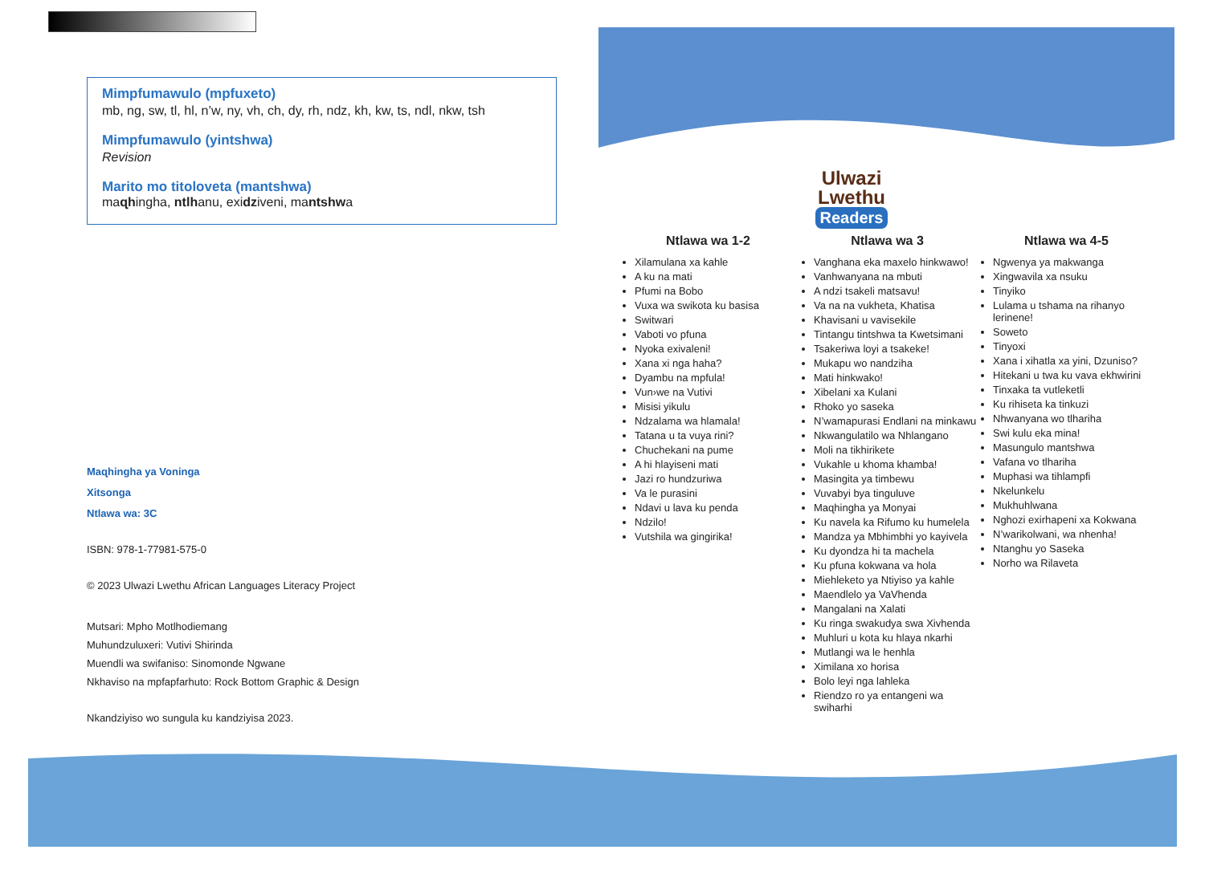Mimpfumawulo (mpfuxeto)
mb, ng, sw, tl, hl, n’w, ny, vh, ch, dy, rh, ndz, kh, kw, ts, ndl, nkw, tsh
Mimpfumawulo (yintshwa)
Revision
Marito mo titoloveta (mantshwa)
maɋhingha, ntlhanu, exidziveni, mantshwa
Maɋhingha ya Voninga
Xitsonga
Ntlawa wa: 3C
ISBN: 978-1-77981-575-0
© 2023 Ulwazi Lwethu African Languages Literacy Project
Mutsari: Mpho Motlhodiemang
Muhundzuluxeri: Vutivi Shirinda
Muendli wa swifaniso: Sinomonde Ngwane
Nkhaviso na mpfapfarhuto: Rock Bottom Graphic & Design
Nkandziyiso wo sungula ku kandziyisa 2023.
Ulwazi
Lwethu
Readers
Ntlawa wa 1-2
Xilamulana xa kahle
A ku na mati
Pfumi na Bobo
Vuxa wa swikota ku basisa
Switwari
Vaboti vo pfuna
Nyoka exivaleni!
Xana xi nga haha?
Dyambu na mpfula!
Vun›we na Vutivi
Misisi yikulu
Ndzalama wa hlamala!
Tatana u ta vuya rini?
Chuchekani na pume
A hi hlayiseni mati
Jazi ro hundzuriwa
Va le purasini
Ndavi u lava ku penda
Ndzilo!
Vutshila wa gingirika!
Ntlawa wa 3
Vanghana eka maxelo hinkwawo!
Vanhwanyana na mbuti
A ndzi tsakeli matsavu!
Va na na vukheta, Khatisa
Khavisani u vavisekile
Tintangu tintshwa ta Kwetsimani
Tsakeriwa loyi a tsakeke!
Mukapu wo nandziha
Mati hinkwako!
Xibelani xa Kulani
Rhoko yo saseka
N’wamapurasi Endlani na minkawu
Nkwangulatilo wa Nhlangano
Moli na tikhirikete
Vukahle u khoma khamba!
Masingita ya timbewu
Vuvabyi bya tinguluve
Maɋhingha ya Monyai
Ku navela ka Rifumo ku humelela
Mandza ya Mbhimbhi yo kayivela
Ku dyondza hi ta machela
Ku pfuna kokwana va hola
Miehleketo ya Ntiyiso ya kahle
Maendlelo ya VaVhenda
Mangalani na Xalati
Ku ringa swakudya swa Xivhenda
Muhluri u kota ku hlaya nkarhi
Mutlangi wa le henhla
Ximilana xo horisa
Bolo leyi nga lahleka
Riendzo ro ya entangeni wa swiharhi
Ntlawa wa 4-5
Ngwenya ya makwanga
Xingwavila xa nsuku
Tinyiko
Lulama u tshama na rihanyo lerinene!
Soweto
Tinyoxi
Xana i xihatla xa yini, Dzuniso?
Hitekani u twa ku vava ekhwirini
Tinxaka ta vutleketli
Ku rihiseta ka tinkuzi
Nhwanyana wo tlhariha
Swi kulu eka mina!
Masungulo mantshwa
Vafana vo tlhariha
Muphasi wa tihlampfi
Nkelunkelu
Mukhuhlwana
Nghozi exirhapeni xa Kokwana
N’warikolwani, wa nhenha!
Ntanghu yo Saseka
Norho wa Rilaveta